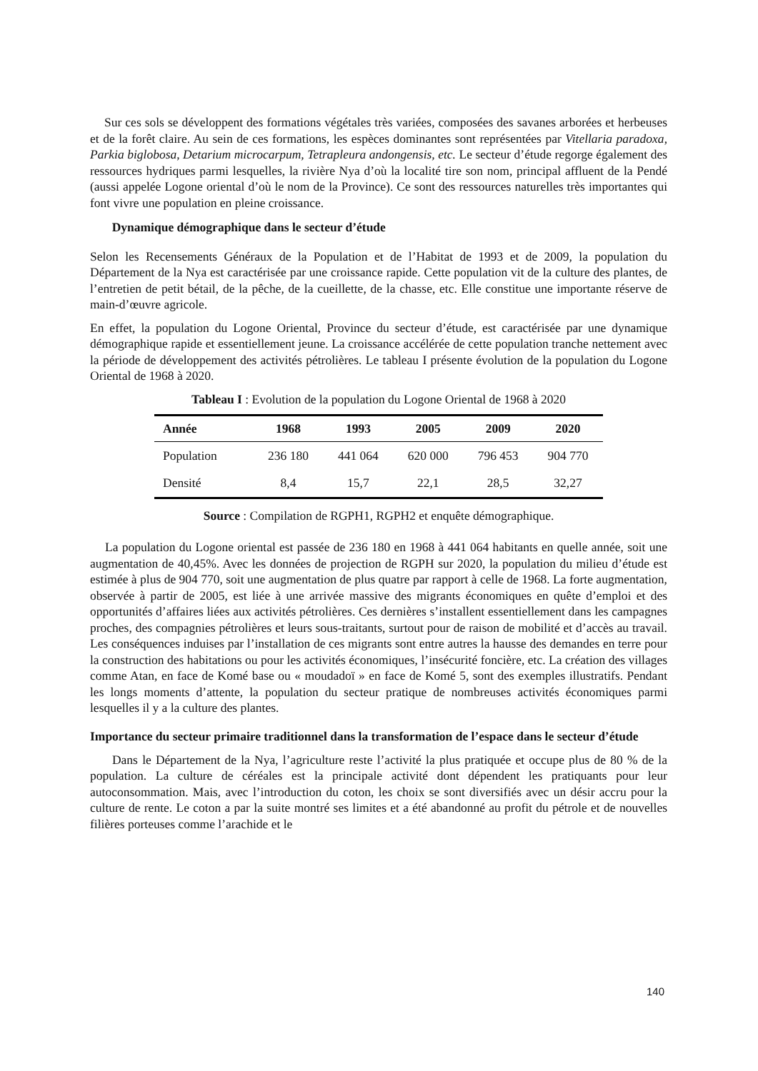Sur ces sols se développent des formations végétales très variées, composées des savanes arborées et herbeuses et de la forêt claire. Au sein de ces formations, les espèces dominantes sont représentées par Vitellaria paradoxa, Parkia biglobosa, Detarium microcarpum, Tetrapleura andongensis, etc. Le secteur d’étude regorge également des ressources hydriques parmi lesquelles, la rivière Nya d’où la localité tire son nom, principal affluent de la Pendé (aussi appelée Logone oriental d’où le nom de la Province). Ce sont des ressources naturelles très importantes qui font vivre une population en pleine croissance.
Dynamique démographique dans le secteur d’étude
Selon les Recensements Généraux de la Population et de l’Habitat de 1993 et de 2009, la population du Département de la Nya est caractérisée par une croissance rapide. Cette population vit de la culture des plantes, de l’entretien de petit bétail, de la pêche, de la cueillette, de la chasse, etc. Elle constitue une importante réserve de main-d’œuvre agricole.
En effet, la population du Logone Oriental, Province du secteur d’étude, est caractérisée par une dynamique démographique rapide et essentiellement jeune. La croissance accélérée de cette population tranche nettement avec la période de développement des activités pétrolières. Le tableau I présente évolution de la population du Logone Oriental de 1968 à 2020.
Tableau I : Evolution de la population du Logone Oriental de 1968 à 2020
| Année | 1968 | 1993 | 2005 | 2009 | 2020 |
| --- | --- | --- | --- | --- | --- |
| Population | 236 180 | 441 064 | 620 000 | 796 453 | 904 770 |
| Densité | 8,4 | 15,7 | 22,1 | 28,5 | 32,27 |
Source : Compilation de RGPH1, RGPH2 et enquête démographique.
La population du Logone oriental est passée de 236 180 en 1968 à 441 064 habitants en quelle année, soit une augmentation de 40,45%. Avec les données de projection de RGPH sur 2020, la population du milieu d’étude est estimée à plus de 904 770, soit une augmentation de plus quatre par rapport à celle de 1968. La forte augmentation, observée à partir de 2005, est liée à une arrivée massive des migrants économiques en quête d’emploi et des opportunités d’affaires liées aux activités pétrolières. Ces dernières s’installent essentiellement dans les campagnes proches, des compagnies pétrolières et leurs sous-traitants, surtout pour de raison de mobilité et d’accès au travail. Les conséquences induises par l’installation de ces migrants sont entre autres la hausse des demandes en terre pour la construction des habitations ou pour les activités économiques, l’insécurité foncière, etc. La création des villages comme Atan, en face de Komé base ou « moudadoï » en face de Komé 5, sont des exemples illustratifs. Pendant les longs moments d’attente, la population du secteur pratique de nombreuses activités économiques parmi lesquelles il y a la culture des plantes.
Importance du secteur primaire traditionnel dans la transformation de l’espace dans le secteur d’étude
Dans le Département de la Nya, l’agriculture reste l’activité la plus pratiquée et occupe plus de 80 % de la population. La culture de céréales est la principale activité dont dépendent les pratiquants pour leur autoconsommation. Mais, avec l’introduction du coton, les choix se sont diversifiés avec un désir accru pour la culture de rente. Le coton a par la suite montré ses limites et a été abandonné au profit du pétrole et de nouvelles filières porteuses comme l’arachide et le
140